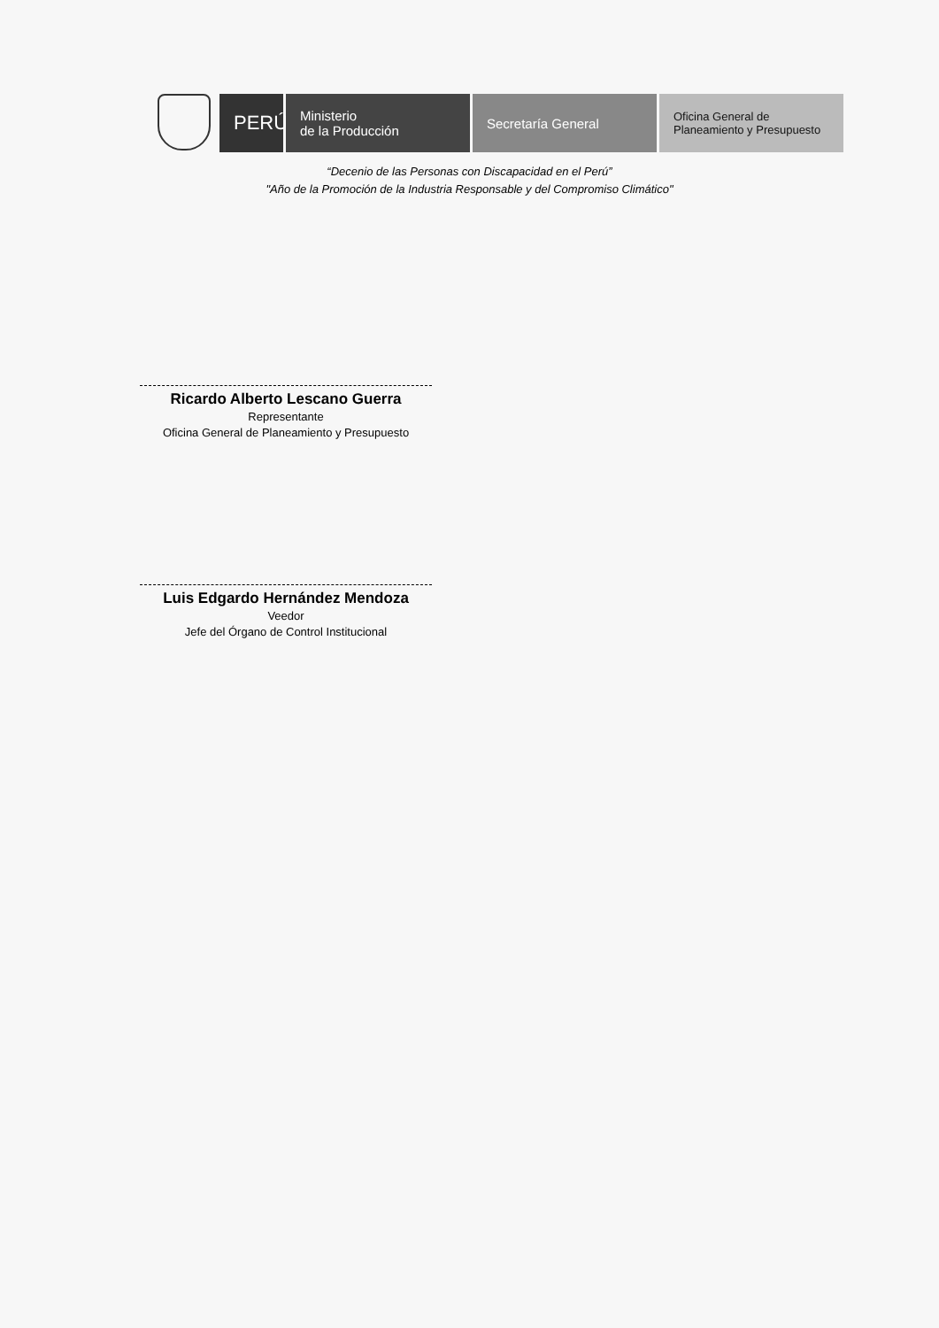PERÚ
Ministerio
de la Producción
Secretaría General
Oficina General de
Planeamiento y Presupuesto
“Decenio de las Personas con Discapacidad en el Perú”
"Año de la Promoción de la Industria Responsable y del Compromiso Climático"
Ricardo Alberto Lescano Guerra
Representante
Oficina General de Planeamiento y Presupuesto
Luis Edgardo Hernández Mendoza
Veedor
Jefe del Órgano de Control Institucional